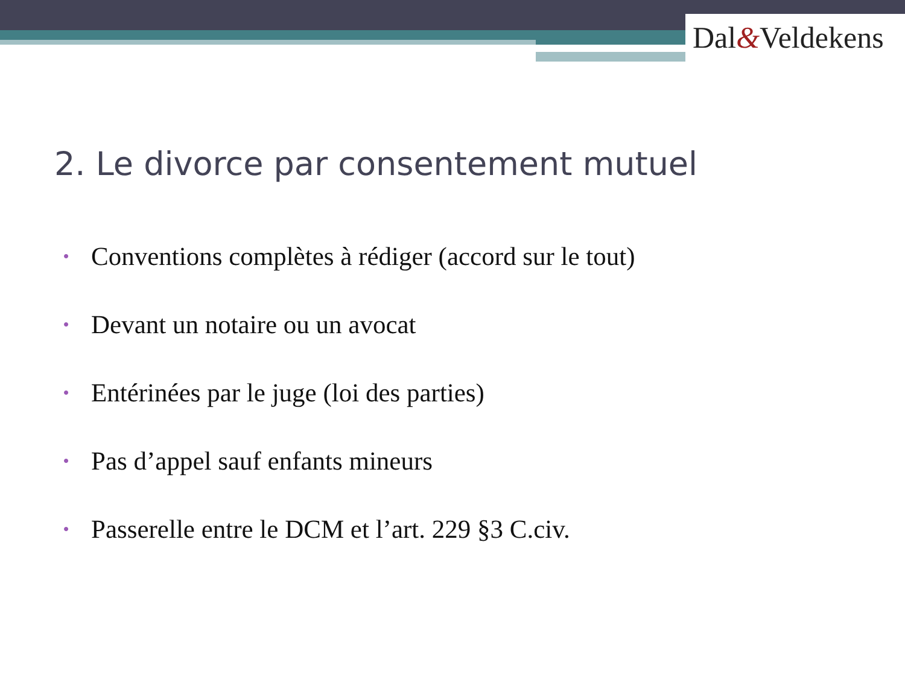Dal&Veldekens
2. Le divorce par consentement mutuel
• Conventions complètes à rédiger (accord sur le tout)
• Devant un notaire ou un avocat
• Entérinées par le juge (loi des parties)
• Pas d’appel sauf enfants mineurs
• Passerelle entre le DCM et l’art. 229 §3 C.civ.